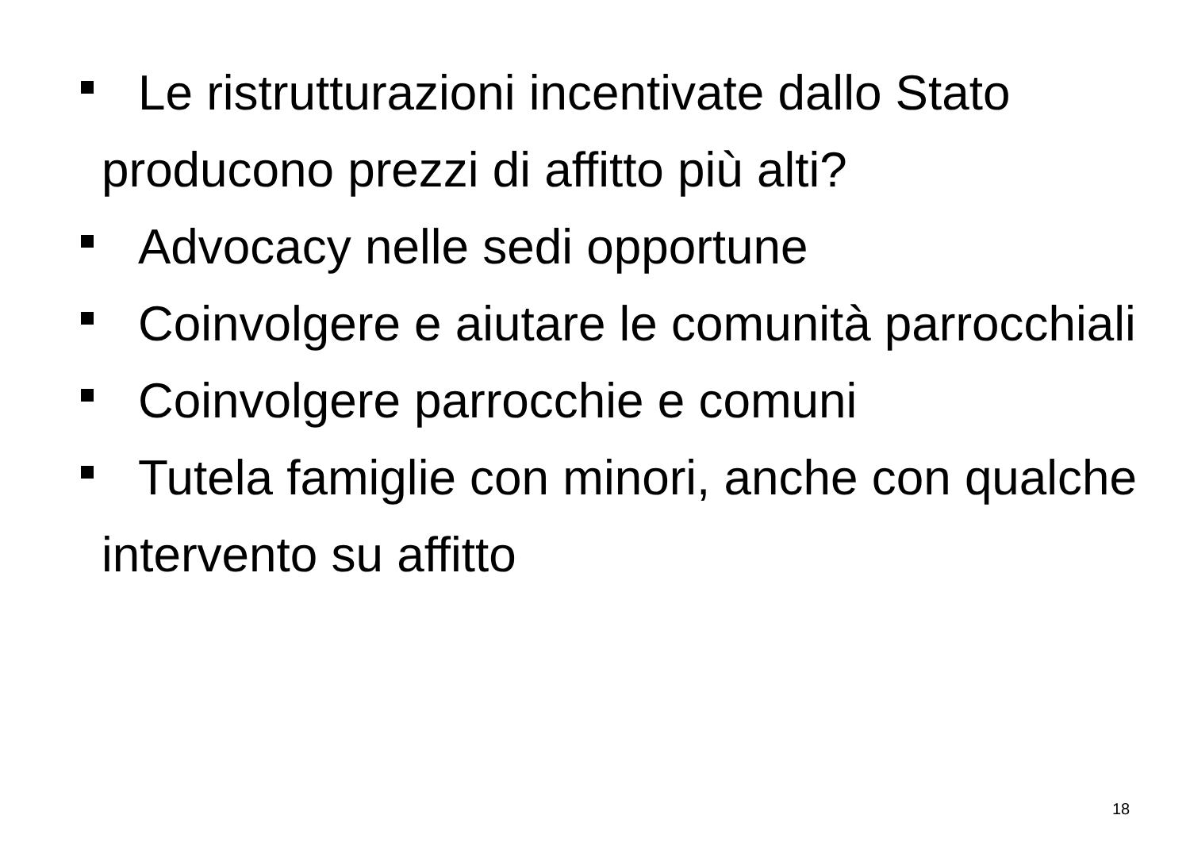Le ristrutturazioni incentivate dallo Stato producono prezzi di affitto più alti?
Advocacy nelle sedi opportune
Coinvolgere e aiutare le comunità parrocchiali
Coinvolgere parrocchie e comuni
Tutela famiglie con minori, anche con qualche intervento su affitto
18